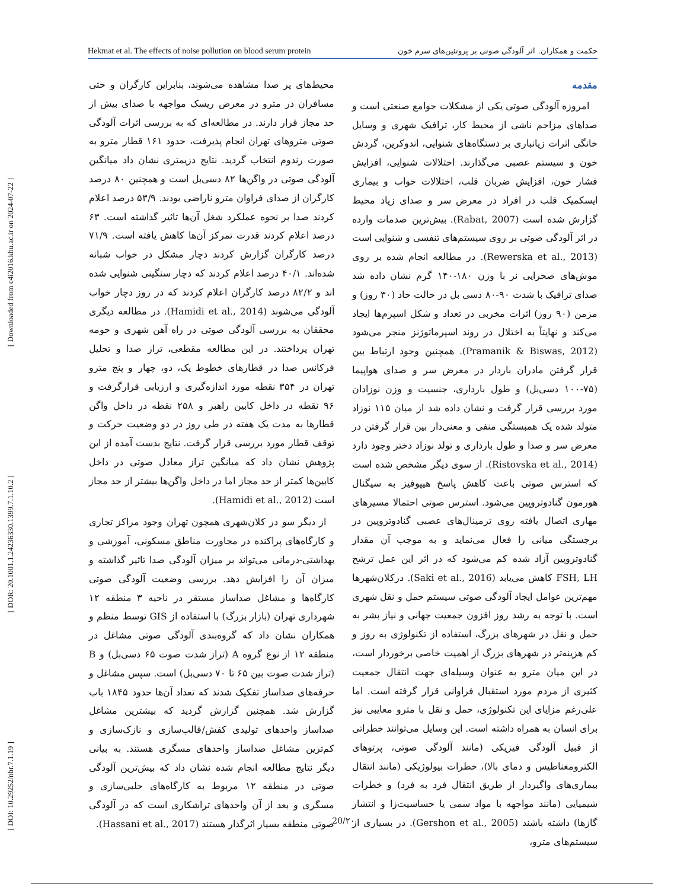[ Downloaded from c4i2016.khu.ac.ir on 2024-07-22 ]
[ DOR: 20.1001.1.24236330.1399.7.1.10.2 ]
[ DOI: 10.29252/nbr.7.1.19 ]
Hekmat et al. The effects of noise pollution on blood serum protein حکمت و همکاران. اثر آلودگی صوتی بر پروتئین‌های سرم خون
مقدمه
امروزه آلودگی صوتی یکی از مشکلات جوامع صنعتی است و صداهای مزاحم ناشی از محیط کار، ترافیک شهری و وسایل خانگی اثرات زیانباری بر دستگاه‌های شنوایی، اندوکرین، گردش خون و سیستم عصبی می‌گذارند. اختلالات شنوایی، افزایش فشار خون، افزایش ضربان قلب، اختلالات خواب و بیماری ایسکمیک قلب در افراد در معرض سر و صدای زیاد محیط گزارش شده است (Rabat, 2007). بیش‌ترین صدمات وارده در اثر آلودگی صوتی بر روی سیستم‌های تنفسی و شنوایی است (Rewerska et al., 2013). در مطالعه انجام شده بر روی موش‌های صحرایی نر با وزن ۱۸۰-۱۴۰ گرم نشان داده شد صدای ترافیک با شدت ۹۰-۸۰ دسی بل در حالت حاد (۳۰ روز) و مزمن (۹۰ روز) اثرات مخربی در تعداد و شکل اسپرم‌ها ایجاد می‌کند و نهایتاً به اختلال در روند اسپرماتوژنز منجر می‌شود (Pramanik & Biswas, 2012). همچنین وجود ارتباط بین قرار گرفتن مادران باردار در معرض سر و صدای هواپیما (۷۵-۱۰۰ دسی‌بل) و طول بارداری، جنسیت و وزن نوزادان مورد بررسی قرار گرفت و نشان داده شد از میان ۱۱۵ نوزاد متولد شده یک همبستگی منفی و معنی‌دار بین قرار گرفتن در معرض سر و صدا و طول بارداری و تولد نوزاد دختر وجود دارد (Ristovska et al., 2014). از سوی دیگر مشخص شده است که استرس صوتی باعث کاهش پاسخ هیپوفیز به سیگنال هورمون گنادوتروپین می‌شود. استرس صوتی احتمالا مسیرهای مهاری اتصال یافته روی ترمینال‌های عصبی گنادوتروپین در برجستگی میانی را فعال می‌نماید و به موجب آن مقدار گنادوتروپین آزاد شده کم می‌شود که در اثر این عمل ترشح FSH, LH کاهش می‌یابد (Saki et al., 2016). درکلان‌شهرها مهم‌ترین عوامل ایجاد آلودگی صوتی سیستم حمل و نقل شهری است. با توجه به رشد روز افزون جمعیت جهانی و نیاز بشر به حمل و نقل در شهرهای بزرگ، استفاده از تکنولوژی به روز و کم هزینه‌تر در شهرهای بزرگ از اهمیت خاصی برخوردار است، در این میان مترو به عنوان وسیله‌ای جهت انتقال جمعیت کثیری از مردم مورد استقبال فراوانی قرار گرفته است. اما علی‌رغم مزایای این تکنولوژی، حمل و نقل با مترو معایبی نیز برای انسان به همراه داشته است. این وسایل می‌توانند خطراتی از قبیل آلودگی فیزیکی (مانند آلودگی صوتی، پرتوهای الکترومغناطیس و دمای بالا)، خطرات بیولوژیکی (مانند انتقال بیماری‌های واگیردار از طریق انتقال فرد به فرد) و خطرات شیمیایی (مانند مواجهه با مواد سمی یا حساسیت‌زا و انتشار گازها) داشته باشند (Gershon et al., 2005). در بسیاری از سیستم‌های مترو،
محیط‌های پر صدا مشاهده می‌شوند، بنابراین کارگران و حتی مسافران در مترو در معرض ریسک مواجهه با صدای بیش از حد مجاز قرار دارند. در مطالعه‌ای که به بررسی اثرات آلودگی صوتی متروهای تهران انجام پذیرفت، حدود ۱۶۱ قطار مترو به صورت رندوم انتخاب گردید. نتایج دزیمتری نشان داد میانگین آلودگی صوتی در واگن‌ها ۸۲ دسی‌بل است و همچنین ۸۰ درصد کارگران از صدای فراوان مترو ناراضی بودند. ۵۳/۹ درصد اعلام کردند صدا بر نحوه عملکرد شغل آن‌ها تاثیر گذاشته است. ۶۳ درصد اعلام کردند قدرت تمرکز آن‌ها کاهش یافته است. ۷۱/۹ درصد کارگران گزارش کردند دچار مشکل در خواب شبانه شده‌اند. ۴۰/۱ درصد اعلام کردند که دچار سنگینی شنوایی شده اند و ۸۲/۲ درصد کارگران اعلام کردند که در روز دچار خواب آلودگی می‌شوند (Hamidi et al., 2014). در مطالعه دیگری محققان به بررسی آلودگی صوتی در راه آهن شهری و حومه تهران پرداختند. در این مطالعه مقطعی، تراز صدا و تحلیل فرکانس صدا در قطارهای خطوط یک، دو، چهار و پنج مترو تهران در ۳۵۴ نقطه مورد اندازه‌گیری و ارزیابی قرارگرفت و ۹۶ نقطه در داخل کابین راهبر و ۲۵۸ نقطه در داخل واگن قطارها به مدت یک هفته در طی روز در دو وضعیت حرکت و توقف قطار مورد بررسی قرار گرفت. نتایج بدست آمده از این پژوهش نشان داد که میانگین تراز معادل صوتی در داخل کابین‌ها کمتر از حد مجاز اما در داخل واگن‌ها بیشتر از حد مجاز است (Hamidi et al., 2012).
از دیگر سو در کلان‌شهری همچون تهران وجود مراکز تجاری و کارگاه‌های پراکنده در مجاورت مناطق مسکونی، آموزشی و بهداشتی-درمانی می‌تواند بر میزان آلودگی صدا تاثیر گذاشته و میزان آن را افزایش دهد. بررسی وضعیت آلودگی صوتی کارگاه‌ها و مشاغل صداساز مستقر در ناحیه ۳ منطقه ۱۲ شهرداری تهران (بازار بزرگ) با استفاده از GIS توسط منظم و همکاران نشان داد که گروه‌بندی آلودگی صوتی مشاغل در منطقه ۱۲ از نوع گروه A (تراز شدت صوت ۶۵ دسی‌بل) و B (تراز شدت صوت بین ۶۵ تا ۷۰ دسی‌بل) است. سپس مشاغل و حرفه‌های صداساز تفکیک شدند که تعداد آن‌ها حدود ۱۸۴۵ باب گزارش شد. همچنین گزارش گردید که بیشترین مشاغل صداساز واحدهای تولیدی کفش/قالب‌سازی و نازک‌سازی و کم‌ترین مشاغل صداساز واحدهای مسگری هستند. به بیانی دیگر نتایج مطالعه انجام شده نشان داد که بیش‌ترین آلودگی صوتی در منطقه ۱۲ مربوط به کارگاه‌های حلبی‌سازی و مسگری و بعد از آن واحدهای تراشکاری است که در آلودگی صوتی منطقه بسیار اثرگذار هستند (Hassani et al., 2017).
20/۲۰